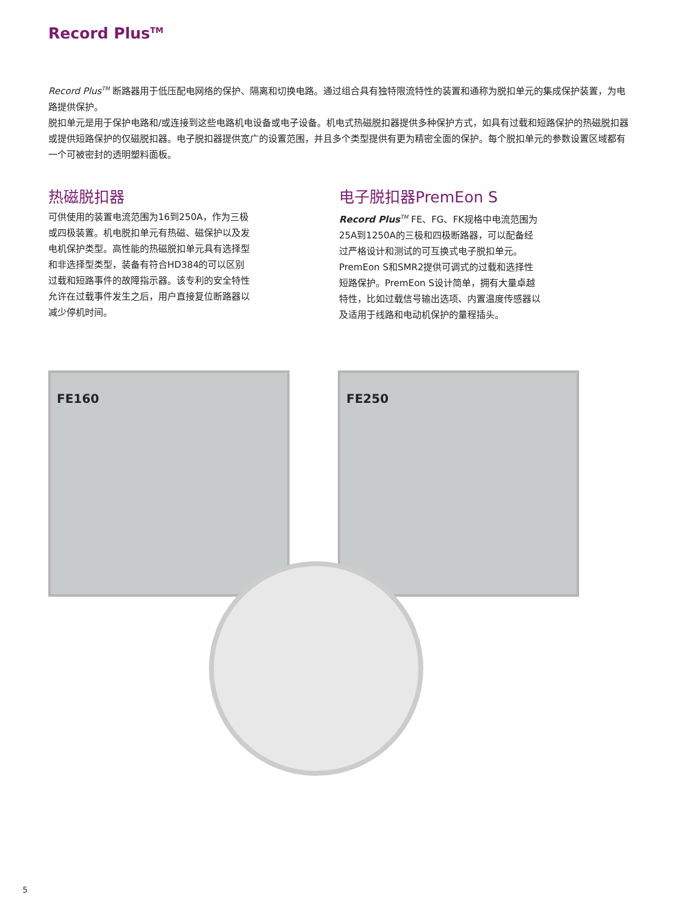Record Plus<sup>TM</sup>
Record Plus<sup>TM</sup> 断路器用于低压配电网络的保护、隔离和切换电路。通过组合具有独特限流特性的装置和通称为脱扣单元的集成保护装置，为电路提供保护。
脱扣单元是用于保护电路和/或连接到这些电路机电设备或电子设备。机电式热磁脱扣器提供多种保护方式，如具有过载和短路保护的热磁脱扣器或提供短路保护的仅磁脱扣器。电子脱扣器提供宽广的设置范围，并且多个类型提供有更为精密全面的保护。每个脱扣单元的参数设置区域都有一个可被密封的透明塑料面板。
热磁脱扣器
可供使用的装置电流范围为16到250A，作为三极或四极装置。机电脱扣单元有热磁、磁保护以及发电机保护类型。高性能的热磁脱扣单元具有选择型和非选择型类型，装备有符合HD384的可以区别过载和短路事件的故障指示器。该专利的安全特性允许在过载事件发生之后，用户直接复位断路器以减少停机时间。
电子脱扣器PremEon S
Record Plus<sup>TM</sup> FE、FG、FK规格中电流范围为25A到1250A的三极和四极断路器，可以配备经过严格设计和测试的可互换式电子脱扣单元。
PremEon S和SMR2提供可调式的过载和选择性短路保护。PremEon S设计简单，拥有大量卓越特性，比如过载信号输出选项、内置温度传感器以及适用于线路和电动机保护的量程插头。
FE160 FE250
5